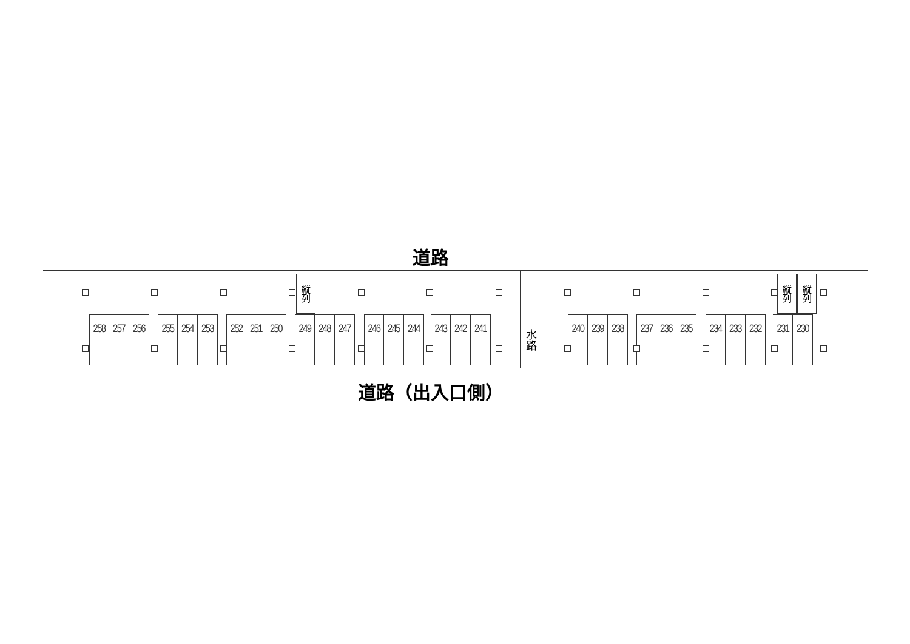道路
縦列
縦列
縦列
258 257 256 255 254 253 252 251 250 249 248 247 246 245 244 243 242 241
水路
240 239 238 237 236 235 234 233 232 231 230
道路（出入口側）